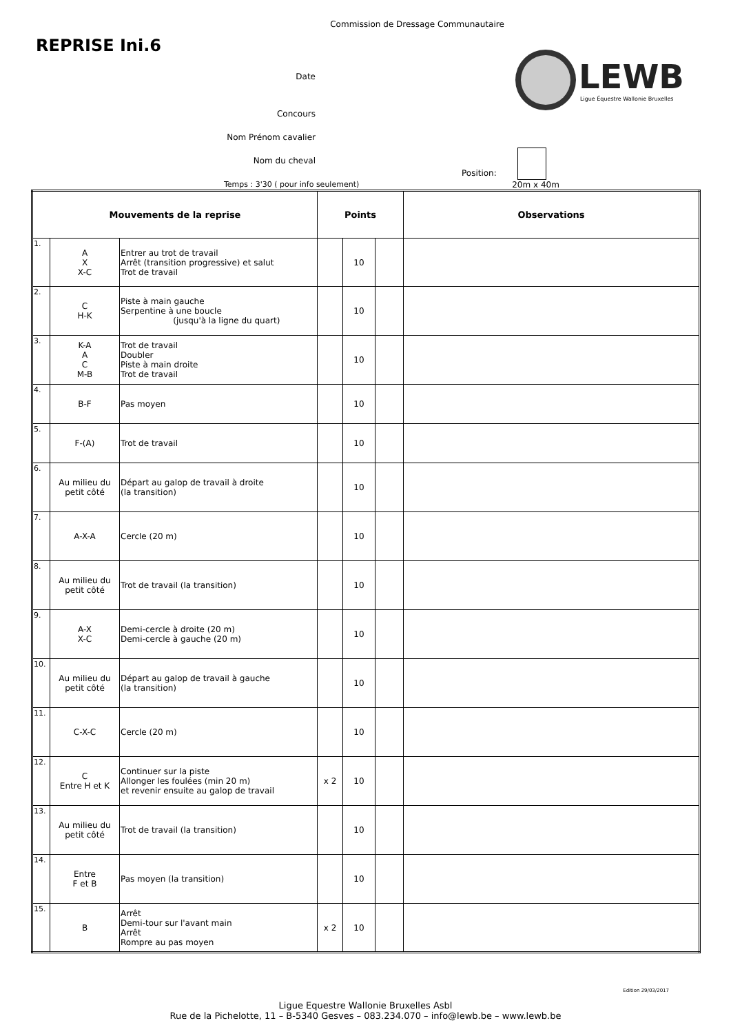Commission de Dressage Communautaire
REPRISE Ini.6
LEWB
Ligue Équestre Wallonie Bruxelles
Date
Concours
Nom Prénom cavalier
Nom du cheval
Position:
Temps : 3'30 ( pour info seulement) 20m x 40m
| Mouvements de la reprise | | | Points | | | Observations |
| --- | --- | --- | --- | --- | --- | --- |
| 1. | A X X-C | Entrer au trot de travail Arrêt (transition progressive) et salut Trot de travail | | 10 | | |
| 2. | C H-K | Piste à main gauche Serpentine à une boucle (jusqu'à la ligne du quart) | | 10 | | |
| 3. | K-A A C M-B | Trot de travail Doubler Piste à main droite Trot de travail | | 10 | | |
| 4. | B-F | Pas moyen | | 10 | | |
| 5. | F-(A) | Trot de travail | | 10 | | |
| 6. | Au milieu du petit côté | Départ au galop de travail à droite (la transition) | | 10 | | |
| 7. | A-X-A | Cercle (20 m) | | 10 | | |
| 8. | Au milieu du petit côté | Trot de travail (la transition) | | 10 | | |
| 9. | A-X X-C | Demi-cercle à droite (20 m) Demi-cercle à gauche (20 m) | | 10 | | |
| 10. | Au milieu du petit côté | Départ au galop de travail à gauche (la transition) | | 10 | | |
| 11. | C-X-C | Cercle (20 m) | | 10 | | |
| 12. | C Entre H et K | Continuer sur la piste Allonger les foulées (min 20 m) et revenir ensuite au galop de travail | x 2 | 10 | | |
| 13. | Au milieu du petit côté | Trot de travail (la transition) | | 10 | | |
| 14. | Entre F et B | Pas moyen (la transition) | | 10 | | |
| 15. | B | Arrêt Demi-tour sur l'avant main Arrêt Rompre au pas moyen | x 2 | 10 | | |
Edition 29/03/2017
Ligue Equestre Wallonie Bruxelles Asbl
Rue de la Pichelotte, 11 – B-5340 Gesves – 083.234.070 – info@lewb.be – www.lewb.be